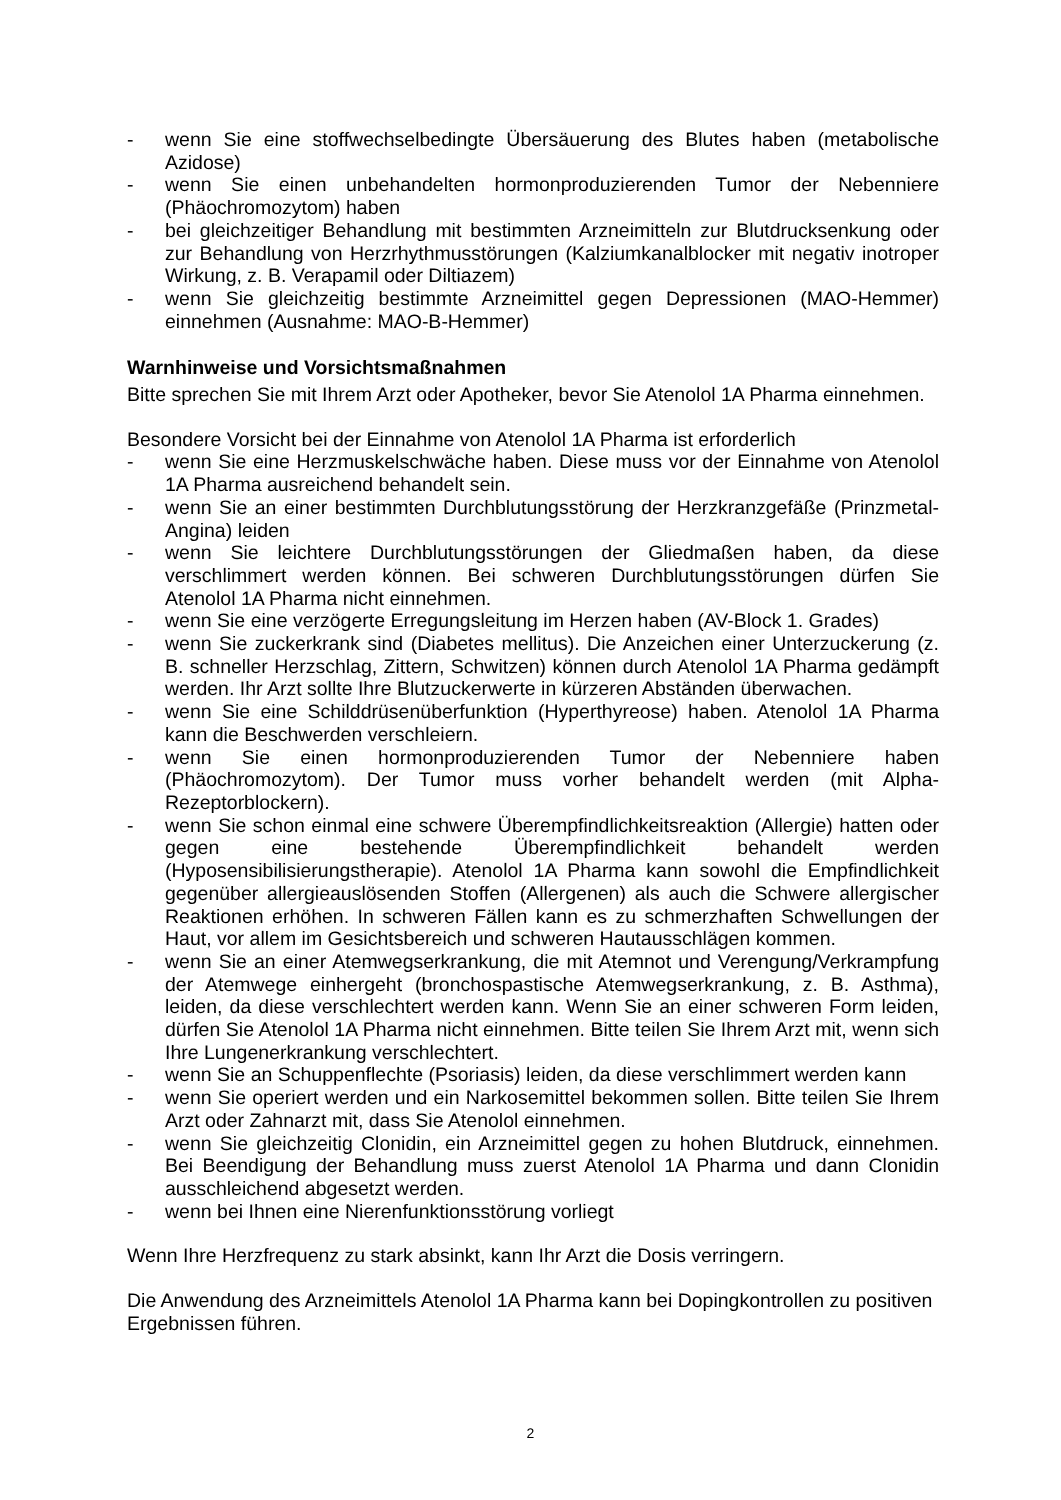- wenn Sie eine stoffwechselbedingte Übersäuerung des Blutes haben (metabolische Azidose)
- wenn Sie einen unbehandelten hormonproduzierenden Tumor der Nebenniere (Phäochromozytom) haben
- bei gleichzeitiger Behandlung mit bestimmten Arzneimitteln zur Blutdrucksenkung oder zur Behandlung von Herzrhythmusstörungen (Kalziumkanalblocker mit negativ inotroper Wirkung, z. B. Verapamil oder Diltiazem)
- wenn Sie gleichzeitig bestimmte Arzneimittel gegen Depressionen (MAO-Hemmer) einnehmen (Ausnahme: MAO-B-Hemmer)
Warnhinweise und Vorsichtsmaßnahmen
Bitte sprechen Sie mit Ihrem Arzt oder Apotheker, bevor Sie Atenolol 1A Pharma einnehmen.
Besondere Vorsicht bei der Einnahme von Atenolol 1A Pharma ist erforderlich
- wenn Sie eine Herzmuskelschwäche haben. Diese muss vor der Einnahme von Atenolol 1A Pharma ausreichend behandelt sein.
- wenn Sie an einer bestimmten Durchblutungsstörung der Herzkranzgefäße (Prinzmetal-Angina) leiden
- wenn Sie leichtere Durchblutungsstörungen der Gliedmaßen haben, da diese verschlimmert werden können. Bei schweren Durchblutungsstörungen dürfen Sie Atenolol 1A Pharma nicht einnehmen.
- wenn Sie eine verzögerte Erregungsleitung im Herzen haben (AV-Block 1. Grades)
- wenn Sie zuckerkrank sind (Diabetes mellitus). Die Anzeichen einer Unterzuckerung (z. B. schneller Herzschlag, Zittern, Schwitzen) können durch Atenolol 1A Pharma gedämpft werden. Ihr Arzt sollte Ihre Blutzuckerwerte in kürzeren Abständen überwachen.
- wenn Sie eine Schilddrüsenüberfunktion (Hyperthyreose) haben. Atenolol 1A Pharma kann die Beschwerden verschleiern.
- wenn Sie einen hormonproduzierenden Tumor der Nebenniere haben (Phäochromozytom). Der Tumor muss vorher behandelt werden (mit Alpha-Rezeptorblockern).
- wenn Sie schon einmal eine schwere Überempfindlichkeitsreaktion (Allergie) hatten oder gegen eine bestehende Überempfindlichkeit behandelt werden (Hyposensibilisierungstherapie). Atenolol 1A Pharma kann sowohl die Empfindlichkeit gegenüber allergieauslösenden Stoffen (Allergenen) als auch die Schwere allergischer Reaktionen erhöhen. In schweren Fällen kann es zu schmerzhaften Schwellungen der Haut, vor allem im Gesichtsbereich und schweren Hautausschlägen kommen.
- wenn Sie an einer Atemwegserkrankung, die mit Atemnot und Verengung/Verkrampfung der Atemwege einhergeht (bronchospastische Atemwegserkrankung, z. B. Asthma), leiden, da diese verschlechtert werden kann. Wenn Sie an einer schweren Form leiden, dürfen Sie Atenolol 1A Pharma nicht einnehmen. Bitte teilen Sie Ihrem Arzt mit, wenn sich Ihre Lungenerkrankung verschlechtert.
- wenn Sie an Schuppenflechte (Psoriasis) leiden, da diese verschlimmert werden kann
- wenn Sie operiert werden und ein Narkosemittel bekommen sollen. Bitte teilen Sie Ihrem Arzt oder Zahnarzt mit, dass Sie Atenolol einnehmen.
- wenn Sie gleichzeitig Clonidin, ein Arzneimittel gegen zu hohen Blutdruck, einnehmen. Bei Beendigung der Behandlung muss zuerst Atenolol 1A Pharma und dann Clonidin ausschleichend abgesetzt werden.
- wenn bei Ihnen eine Nierenfunktionsstörung vorliegt
Wenn Ihre Herzfrequenz zu stark absinkt, kann Ihr Arzt die Dosis verringern.
Die Anwendung des Arzneimittels Atenolol 1A Pharma kann bei Dopingkontrollen zu positiven Ergebnissen führen.
2